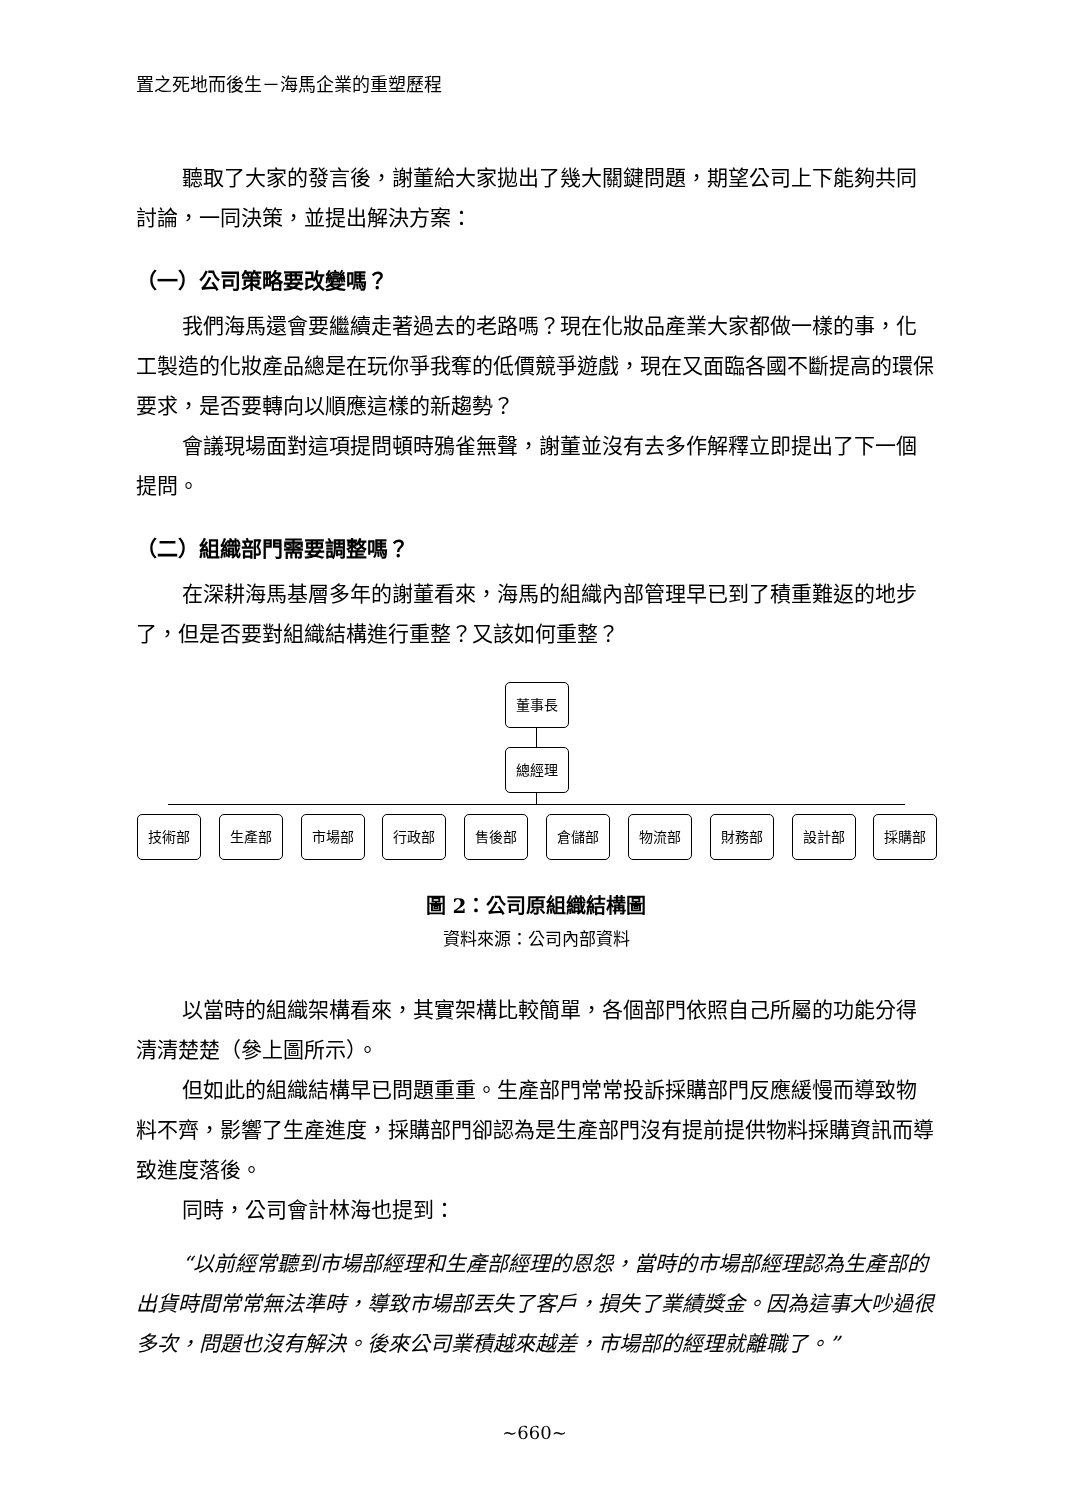置之死地而後生－海馬企業的重塑歷程
聽取了大家的發言後，謝董給大家拋出了幾大關鍵問題，期望公司上下能夠共同討論，一同決策，並提出解決方案：
（一）公司策略要改變嗎？
我們海馬還會要繼續走著過去的老路嗎？現在化妝品產業大家都做一樣的事，化工製造的化妝產品總是在玩你爭我奪的低價競爭遊戲，現在又面臨各國不斷提高的環保要求，是否要轉向以順應這樣的新趨勢？
會議現場面對這項提問頓時鴉雀無聲，謝董並沒有去多作解釋立即提出了下一個提問。
（二）組織部門需要調整嗎？
在深耕海馬基層多年的謝董看來，海馬的組織內部管理早已到了積重難返的地步了，但是否要對組織結構進行重整？又該如何重整？
董事長
總經理
技術部 生產部 市場部 行政部 售後部 倉儲部 物流部 財務部 設計部 採購部
圖 2：公司原組織結構圖
資料來源：公司內部資料
以當時的組織架構看來，其實架構比較簡單，各個部門依照自己所屬的功能分得清清楚楚（參上圖所示）。
但如此的組織結構早已問題重重。生產部門常常投訴採購部門反應緩慢而導致物料不齊，影響了生產進度，採購部門卻認為是生產部門沒有提前提供物料採購資訊而導致進度落後。
同時，公司會計林海也提到：
“以前經常聽到市場部經理和生產部經理的恩怨，當時的市場部經理認為生產部的出貨時間常常無法準時，導致市場部丟失了客戶，損失了業績獎金。因為這事大吵過很多次，問題也沒有解決。後來公司業積越來越差，市場部的經理就離職了。”
~660~